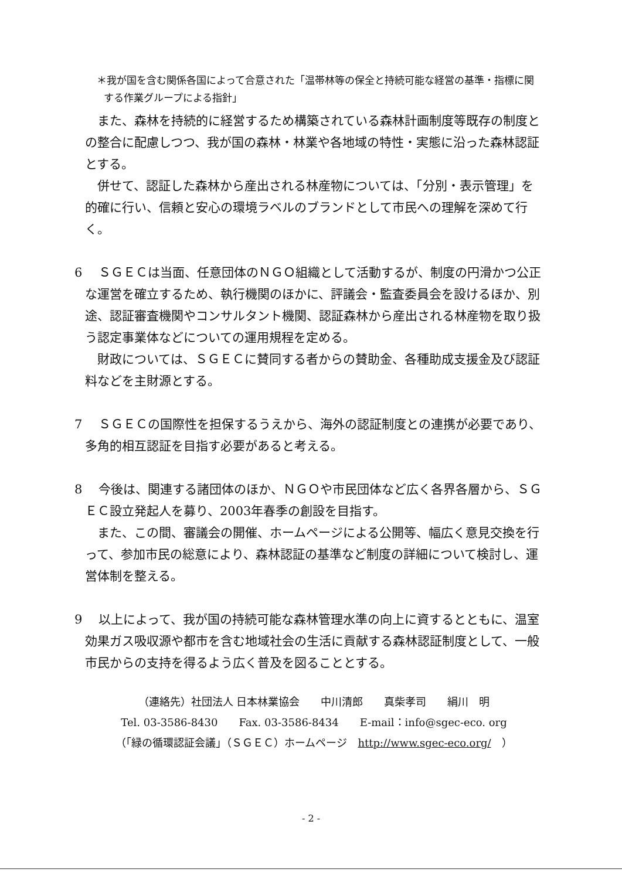＊我が国を含む関係各国によって合意された「温帯林等の保全と持続可能な経営の基準・指標に関する作業グループによる指針」
また、森林を持続的に経営するため構築されている森林計画制度等既存の制度との整合に配慮しつつ、我が国の森林・林業や各地域の特性・実態に沿った森林認証とする。
併せて、認証した森林から産出される林産物については、「分別・表示管理」を的確に行い、信頼と安心の環境ラベルのブランドとして市民への理解を深めて行く。
6　ＳＧＥＣは当面、任意団体のＮＧＯ組織として活動するが、制度の円滑かつ公正な運営を確立するため、執行機関のほかに、評議会・監査委員会を設けるほか、別途、認証審査機関やコンサルタント機関、認証森林から産出される林産物を取り扱う認定事業体などについての運用規程を定める。
財政については、ＳＧＥＣに賛同する者からの賛助金、各種助成支援金及び認証料などを主財源とする。
7　ＳＧＥＣの国際性を担保するうえから、海外の認証制度との連携が必要であり、多角的相互認証を目指す必要があると考える。
8　今後は、関連する諸団体のほか、ＮＧＯや市民団体など広く各界各層から、ＳＧＥＣ設立発起人を募り、2003年春季の創設を目指す。
また、この間、審議会の開催、ホームページによる公開等、幅広く意見交換を行って、参加市民の総意により、森林認証の基準など制度の詳細について検討し、運営体制を整える。
9　以上によって、我が国の持続可能な森林管理水準の向上に資するとともに、温室効果ガス吸収源や都市を含む地域社会の生活に貢献する森林認証制度として、一般市民からの支持を得るよう広く普及を図ることとする。
（連絡先）社団法人 日本林業協会　　中川清郎　　真柴孝司　　絹川　明
Tel. 03-3586-8430　　Fax. 03-3586-8434　　E-mail：info@sgec-eco. org
（「緑の循環認証会議」（ＳＧＥＣ）ホームページ　http://www.sgec-eco.org/　）
- 2 -